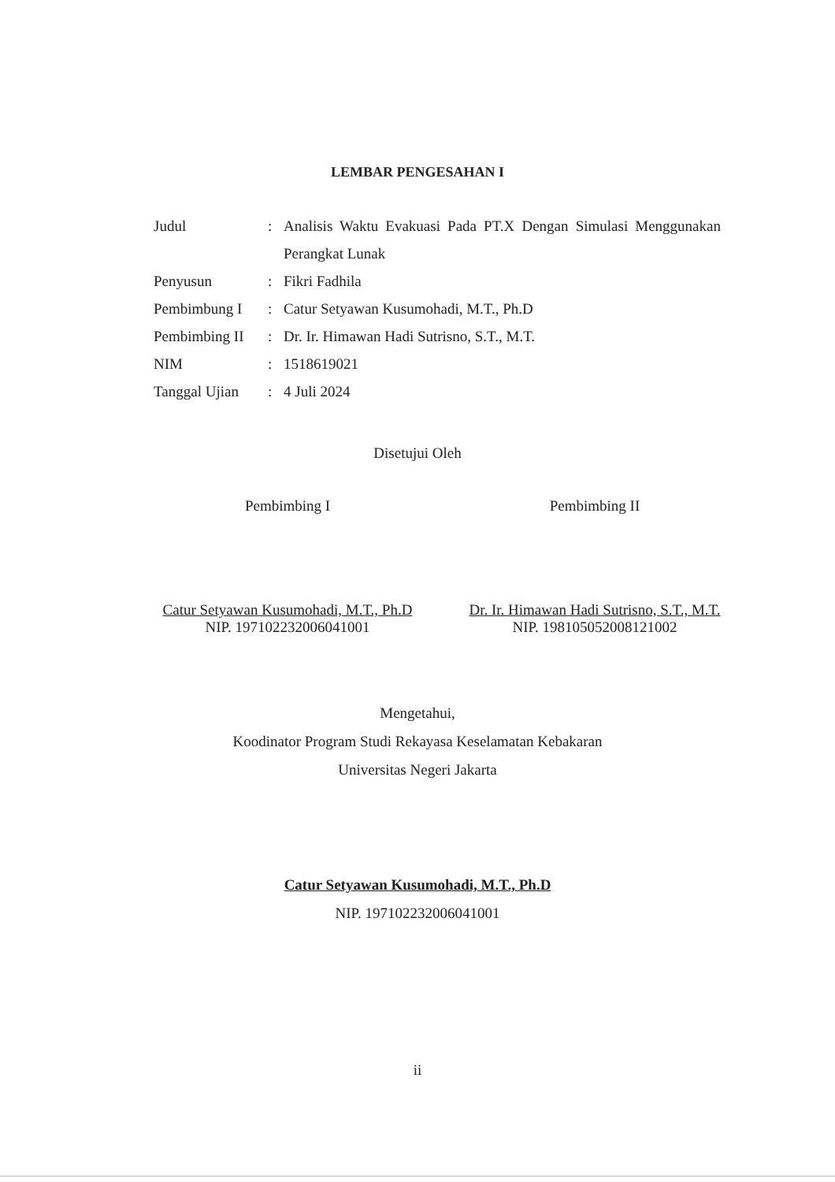LEMBAR PENGESAHAN I
Judul : Analisis Waktu Evakuasi Pada PT.X Dengan Simulasi Menggunakan Perangkat Lunak
Penyusun : Fikri Fadhila
Pembimbung I : Catur Setyawan Kusumohadi, M.T., Ph.D
Pembimbing II
: Dr. Ir. Himawan Hadi Sutrisno, S.T., M.T.
NIM : 1518619021
Tanggal Ujian
: 4 Juli 2024
Disetujui Oleh
Pembimbing I
Catur Setyawan Kusumohadi, M.T., Ph.D
NIP. 197102232006041001
Pembimbing II
Dr. Ir. Himawan Hadi Sutrisno, S.T., M.T.
NIP. 198105052008121002
Mengetahui,
Koodinator Program Studi Rekayasa Keselamatan Kebakaran
Universitas Negeri Jakarta
Catur Setyawan Kusumohadi, M.T., Ph.D
NIP. 197102232006041001
ii